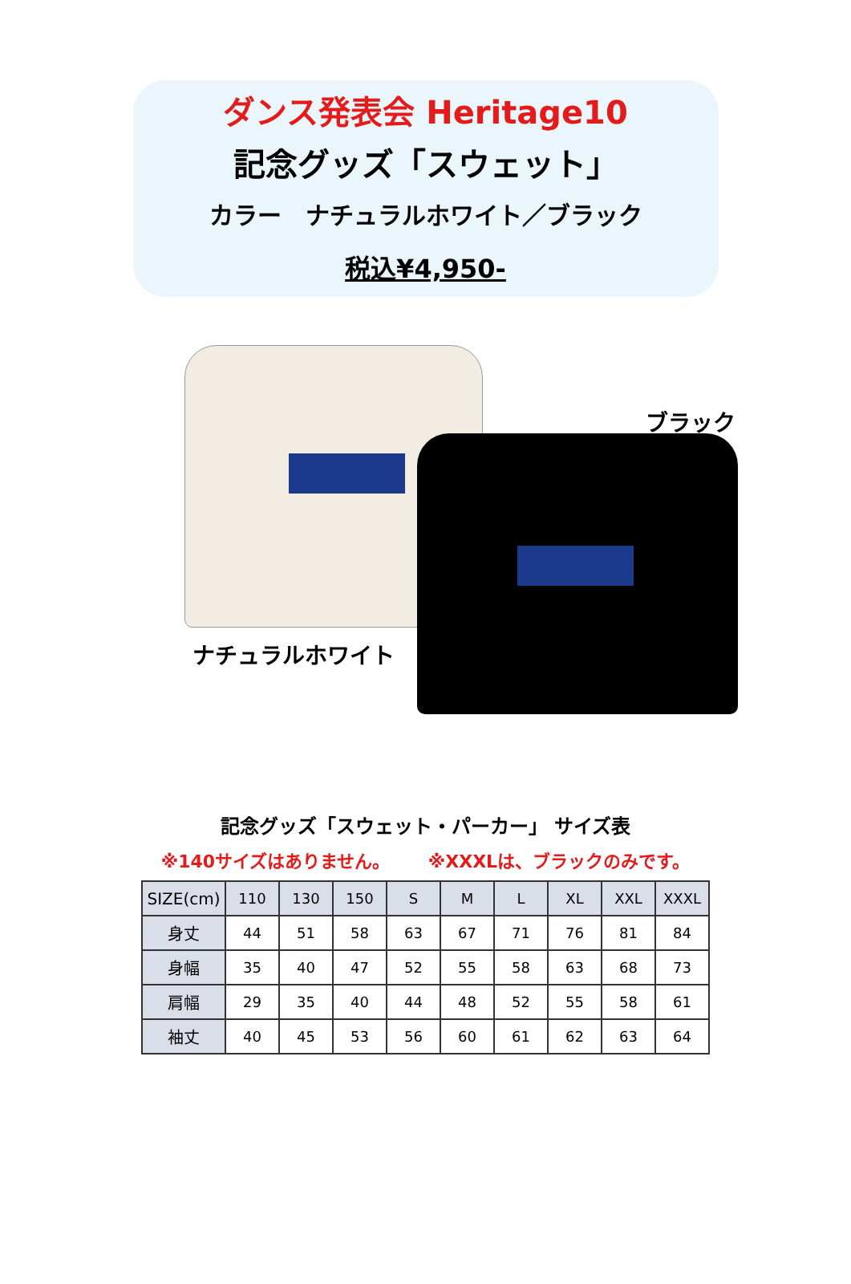ダンス発表会 Heritage10
記念グッズ「スウェット」
カラー　ナチュラルホワイト／ブラック
税込¥4,950-
ブラック
ナチュラルホワイト
記念グッズ「スウェット・パーカー」 サイズ表
※140サイズはありません。 ※XXXLは、ブラックのみです。
| SIZE(cm) | 110 | 130 | 150 | S | M | L | XL | XXL | XXXL |
| --- | --- | --- | --- | --- | --- | --- | --- | --- | --- |
| 身丈 | 44 | 51 | 58 | 63 | 67 | 71 | 76 | 81 | 84 |
| 身幅 | 35 | 40 | 47 | 52 | 55 | 58 | 63 | 68 | 73 |
| 肩幅 | 29 | 35 | 40 | 44 | 48 | 52 | 55 | 58 | 61 |
| 袖丈 | 40 | 45 | 53 | 56 | 60 | 61 | 62 | 63 | 64 |